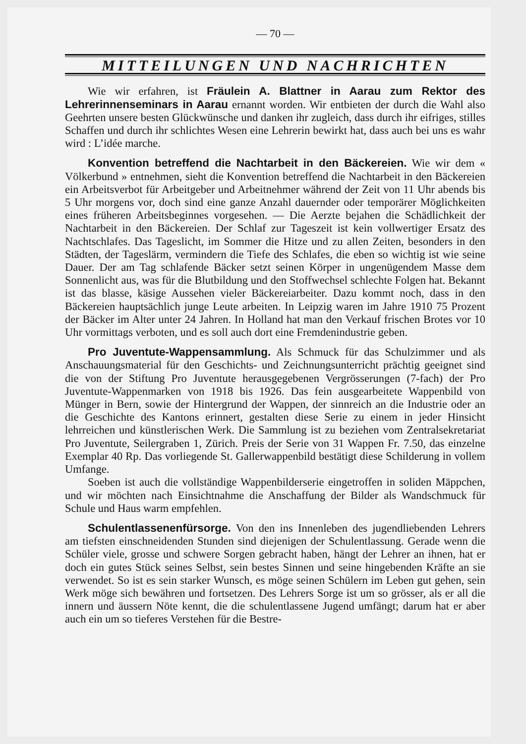— 70 —
MITTEILUNGEN UND NACHRICHTEN
Wie wir erfahren, ist Fräulein A. Blattner in Aarau zum Rektor des Lehrerinnenseminars in Aarau ernannt worden. Wir entbieten der durch die Wahl also Geehrten unsere besten Glückwünsche und danken ihr zugleich, dass durch ihr eifriges, stilles Schaffen und durch ihr schlichtes Wesen eine Lehrerin bewirkt hat, dass auch bei uns es wahr wird : L’idée marche.
Konvention betreffend die Nachtarbeit in den Bäckereien. Wie wir dem « Völkerbund » entnehmen, sieht die Konvention betreffend die Nachtarbeit in den Bäckereien ein Arbeitsverbot für Arbeitgeber und Arbeitnehmer während der Zeit von 11 Uhr abends bis 5 Uhr morgens vor, doch sind eine ganze Anzahl dauernder oder temporärer Möglichkeiten eines früheren Arbeitsbeginnes vorgesehen. — Die Aerzte bejahen die Schädlichkeit der Nachtarbeit in den Bäckereien. Der Schlaf zur Tageszeit ist kein vollwertiger Ersatz des Nachtschlafes. Das Tageslicht, im Sommer die Hitze und zu allen Zeiten, besonders in den Städten, der Tageslärm, vermindern die Tiefe des Schlafes, die eben so wichtig ist wie seine Dauer. Der am Tag schlafende Bäcker setzt seinen Körper in ungenügendem Masse dem Sonnenlicht aus, was für die Blutbildung und den Stoffwechsel schlechte Folgen hat. Bekannt ist das blasse, käsige Aussehen vieler Bäckereiarbeiter. Dazu kommt noch, dass in den Bäckereien hauptsächlich junge Leute arbeiten. In Leipzig waren im Jahre 1910 75 Prozent der Bäcker im Alter unter 24 Jahren. In Holland hat man den Verkauf frischen Brotes vor 10 Uhr vormittags verboten, und es soll auch dort eine Fremdenindustrie geben.
Pro Juventute-Wappensammlung. Als Schmuck für das Schulzimmer und als Anschauungsmaterial für den Geschichts- und Zeichnungsunterricht prächtig geeignet sind die von der Stiftung Pro Juventute herausgegebenen Vergrösserungen (7-fach) der Pro Juventute-Wappenmarken von 1918 bis 1926. Das fein ausgearbeitete Wappenbild von Münger in Bern, sowie der Hintergrund der Wappen, der sinnreich an die Industrie oder an die Geschichte des Kantons erinnert, gestalten diese Serie zu einem in jeder Hinsicht lehrreichen und künstlerischen Werk. Die Sammlung ist zu beziehen vom Zentralsekretariat Pro Juventute, Seilergraben 1, Zürich. Preis der Serie von 31 Wappen Fr. 7.50, das einzelne Exemplar 40 Rp. Das vorliegende St. Gallerwappenbild bestätigt diese Schilderung in vollem Umfange.
Soeben ist auch die vollständige Wappenbilderserie eingetroffen in soliden Mäppchen, und wir möchten nach Einsichtnahme die Anschaffung der Bilder als Wandschmuck für Schule und Haus warm empfehlen.
Schulentlassenenfürsorge. Von den ins Innenleben des jugendliebenden Lehrers am tiefsten einschneidenden Stunden sind diejenigen der Schulentlassung. Gerade wenn die Schüler viele, grosse und schwere Sorgen gebracht haben, hängt der Lehrer an ihnen, hat er doch ein gutes Stück seines Selbst, sein bestes Sinnen und seine hingebenden Kräfte an sie verwendet. So ist es sein starker Wunsch, es möge seinen Schülern im Leben gut gehen, sein Werk möge sich bewähren und fortsetzen. Des Lehrers Sorge ist um so grösser, als er all die innern und äussern Nöte kennt, die die schulentlassene Jugend umfängt; darum hat er aber auch ein um so tieferes Verstehen für die Bestre-